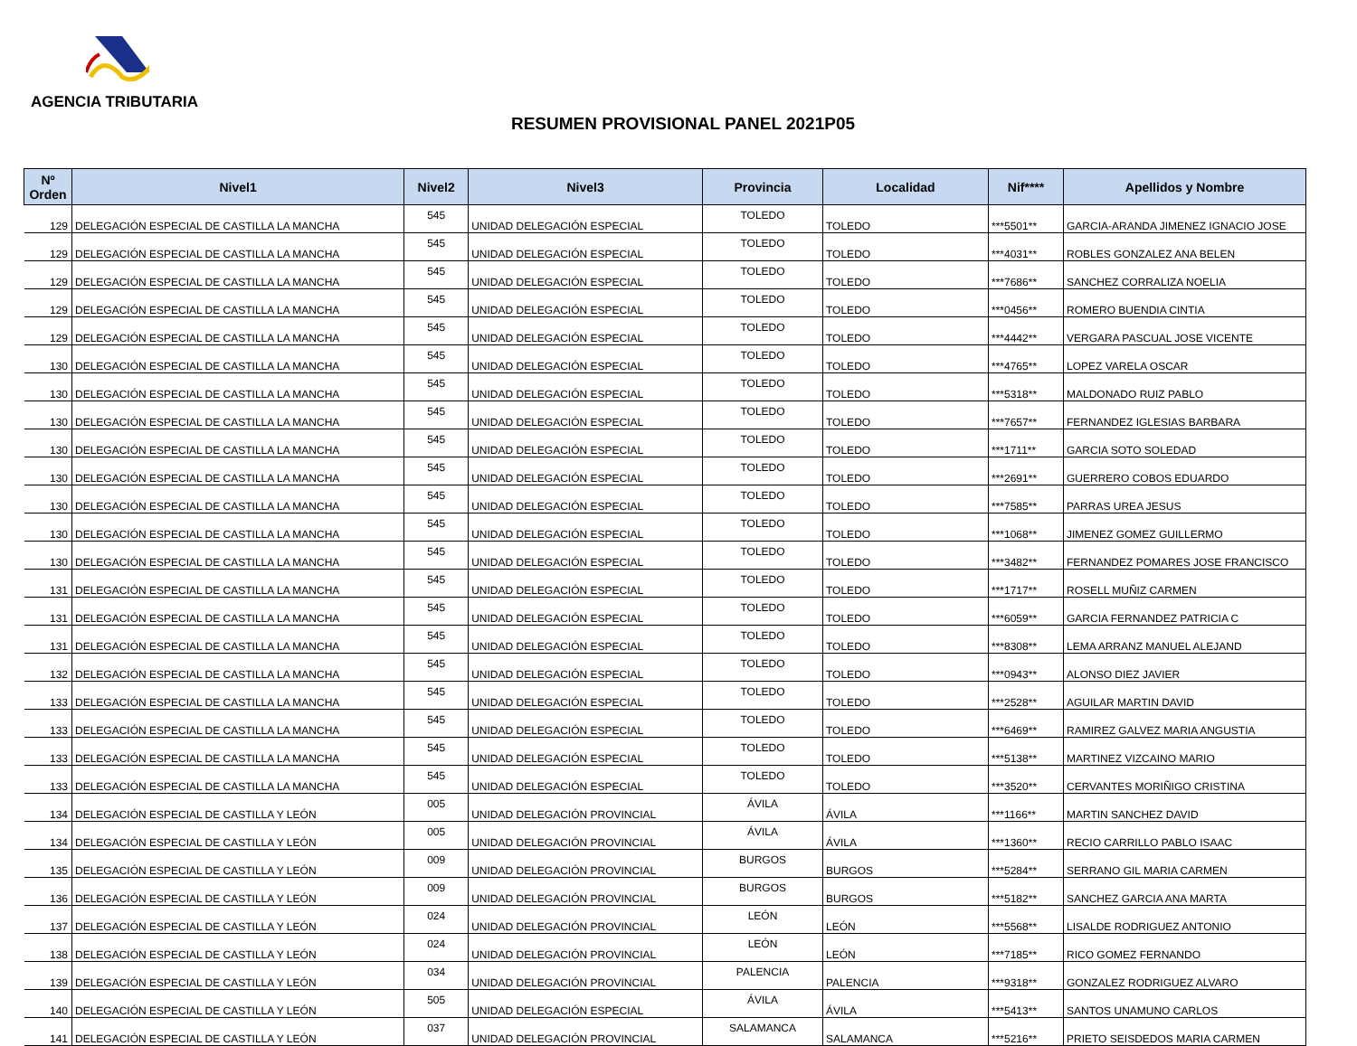AGENCIA TRIBUTARIA
RESUMEN PROVISIONAL PANEL 2021P05
| Nº Orden | Nivel1 | Nivel2 | Nivel3 | Provincia | Localidad | Nif**** | Apellidos y Nombre |
| --- | --- | --- | --- | --- | --- | --- | --- |
| 129 | DELEGACIÓN ESPECIAL DE CASTILLA LA MANCHA | 545 | UNIDAD DELEGACIÓN ESPECIAL | TOLEDO | TOLEDO | ***5501** | GARCIA-ARANDA JIMENEZ IGNACIO JOSE |
| 129 | DELEGACIÓN ESPECIAL DE CASTILLA LA MANCHA | 545 | UNIDAD DELEGACIÓN ESPECIAL | TOLEDO | TOLEDO | ***4031** | ROBLES GONZALEZ ANA BELEN |
| 129 | DELEGACIÓN ESPECIAL DE CASTILLA LA MANCHA | 545 | UNIDAD DELEGACIÓN ESPECIAL | TOLEDO | TOLEDO | ***7686** | SANCHEZ CORRALIZA NOELIA |
| 129 | DELEGACIÓN ESPECIAL DE CASTILLA LA MANCHA | 545 | UNIDAD DELEGACIÓN ESPECIAL | TOLEDO | TOLEDO | ***0456** | ROMERO BUENDIA CINTIA |
| 129 | DELEGACIÓN ESPECIAL DE CASTILLA LA MANCHA | 545 | UNIDAD DELEGACIÓN ESPECIAL | TOLEDO | TOLEDO | ***4442** | VERGARA PASCUAL JOSE VICENTE |
| 130 | DELEGACIÓN ESPECIAL DE CASTILLA LA MANCHA | 545 | UNIDAD DELEGACIÓN ESPECIAL | TOLEDO | TOLEDO | ***4765** | LOPEZ VARELA OSCAR |
| 130 | DELEGACIÓN ESPECIAL DE CASTILLA LA MANCHA | 545 | UNIDAD DELEGACIÓN ESPECIAL | TOLEDO | TOLEDO | ***5318** | MALDONADO RUIZ PABLO |
| 130 | DELEGACIÓN ESPECIAL DE CASTILLA LA MANCHA | 545 | UNIDAD DELEGACIÓN ESPECIAL | TOLEDO | TOLEDO | ***7657** | FERNANDEZ IGLESIAS BARBARA |
| 130 | DELEGACIÓN ESPECIAL DE CASTILLA LA MANCHA | 545 | UNIDAD DELEGACIÓN ESPECIAL | TOLEDO | TOLEDO | ***1711** | GARCIA SOTO SOLEDAD |
| 130 | DELEGACIÓN ESPECIAL DE CASTILLA LA MANCHA | 545 | UNIDAD DELEGACIÓN ESPECIAL | TOLEDO | TOLEDO | ***2691** | GUERRERO COBOS EDUARDO |
| 130 | DELEGACIÓN ESPECIAL DE CASTILLA LA MANCHA | 545 | UNIDAD DELEGACIÓN ESPECIAL | TOLEDO | TOLEDO | ***7585** | PARRAS UREA JESUS |
| 130 | DELEGACIÓN ESPECIAL DE CASTILLA LA MANCHA | 545 | UNIDAD DELEGACIÓN ESPECIAL | TOLEDO | TOLEDO | ***1068** | JIMENEZ GOMEZ GUILLERMO |
| 130 | DELEGACIÓN ESPECIAL DE CASTILLA LA MANCHA | 545 | UNIDAD DELEGACIÓN ESPECIAL | TOLEDO | TOLEDO | ***3482** | FERNANDEZ POMARES JOSE FRANCISCO |
| 131 | DELEGACIÓN ESPECIAL DE CASTILLA LA MANCHA | 545 | UNIDAD DELEGACIÓN ESPECIAL | TOLEDO | TOLEDO | ***1717** | ROSELL MUÑIZ CARMEN |
| 131 | DELEGACIÓN ESPECIAL DE CASTILLA LA MANCHA | 545 | UNIDAD DELEGACIÓN ESPECIAL | TOLEDO | TOLEDO | ***6059** | GARCIA FERNANDEZ PATRICIA C |
| 131 | DELEGACIÓN ESPECIAL DE CASTILLA LA MANCHA | 545 | UNIDAD DELEGACIÓN ESPECIAL | TOLEDO | TOLEDO | ***8308** | LEMA ARRANZ MANUEL ALEJAND |
| 132 | DELEGACIÓN ESPECIAL DE CASTILLA LA MANCHA | 545 | UNIDAD DELEGACIÓN ESPECIAL | TOLEDO | TOLEDO | ***0943** | ALONSO DIEZ JAVIER |
| 133 | DELEGACIÓN ESPECIAL DE CASTILLA LA MANCHA | 545 | UNIDAD DELEGACIÓN ESPECIAL | TOLEDO | TOLEDO | ***2528** | AGUILAR MARTIN DAVID |
| 133 | DELEGACIÓN ESPECIAL DE CASTILLA LA MANCHA | 545 | UNIDAD DELEGACIÓN ESPECIAL | TOLEDO | TOLEDO | ***6469** | RAMIREZ GALVEZ MARIA ANGUSTIA |
| 133 | DELEGACIÓN ESPECIAL DE CASTILLA LA MANCHA | 545 | UNIDAD DELEGACIÓN ESPECIAL | TOLEDO | TOLEDO | ***5138** | MARTINEZ VIZCAINO MARIO |
| 133 | DELEGACIÓN ESPECIAL DE CASTILLA LA MANCHA | 545 | UNIDAD DELEGACIÓN ESPECIAL | TOLEDO | TOLEDO | ***3520** | CERVANTES MORIÑIGO CRISTINA |
| 134 | DELEGACIÓN ESPECIAL DE CASTILLA Y LEÓN | 005 | UNIDAD DELEGACIÓN PROVINCIAL | ÁVILA | ÁVILA | ***1166** | MARTIN SANCHEZ DAVID |
| 134 | DELEGACIÓN ESPECIAL DE CASTILLA Y LEÓN | 005 | UNIDAD DELEGACIÓN PROVINCIAL | ÁVILA | ÁVILA | ***1360** | RECIO CARRILLO PABLO ISAAC |
| 135 | DELEGACIÓN ESPECIAL DE CASTILLA Y LEÓN | 009 | UNIDAD DELEGACIÓN PROVINCIAL | BURGOS | BURGOS | ***5284** | SERRANO GIL MARIA CARMEN |
| 136 | DELEGACIÓN ESPECIAL DE CASTILLA Y LEÓN | 009 | UNIDAD DELEGACIÓN PROVINCIAL | BURGOS | BURGOS | ***5182** | SANCHEZ GARCIA ANA MARTA |
| 137 | DELEGACIÓN ESPECIAL DE CASTILLA Y LEÓN | 024 | UNIDAD DELEGACIÓN PROVINCIAL | LEÓN | LEÓN | ***5568** | LISALDE RODRIGUEZ ANTONIO |
| 138 | DELEGACIÓN ESPECIAL DE CASTILLA Y LEÓN | 024 | UNIDAD DELEGACIÓN PROVINCIAL | LEÓN | LEÓN | ***7185** | RICO GOMEZ FERNANDO |
| 139 | DELEGACIÓN ESPECIAL DE CASTILLA Y LEÓN | 034 | UNIDAD DELEGACIÓN PROVINCIAL | PALENCIA | PALENCIA | ***9318** | GONZALEZ RODRIGUEZ ALVARO |
| 140 | DELEGACIÓN ESPECIAL DE CASTILLA Y LEÓN | 505 | UNIDAD DELEGACIÓN ESPECIAL | ÁVILA | ÁVILA | ***5413** | SANTOS UNAMUNO CARLOS |
| 141 | DELEGACIÓN ESPECIAL DE CASTILLA Y LEÓN | 037 | UNIDAD DELEGACIÓN PROVINCIAL | SALAMANCA | SALAMANCA | ***5216** | PRIETO SEISDEDOS MARIA CARMEN |